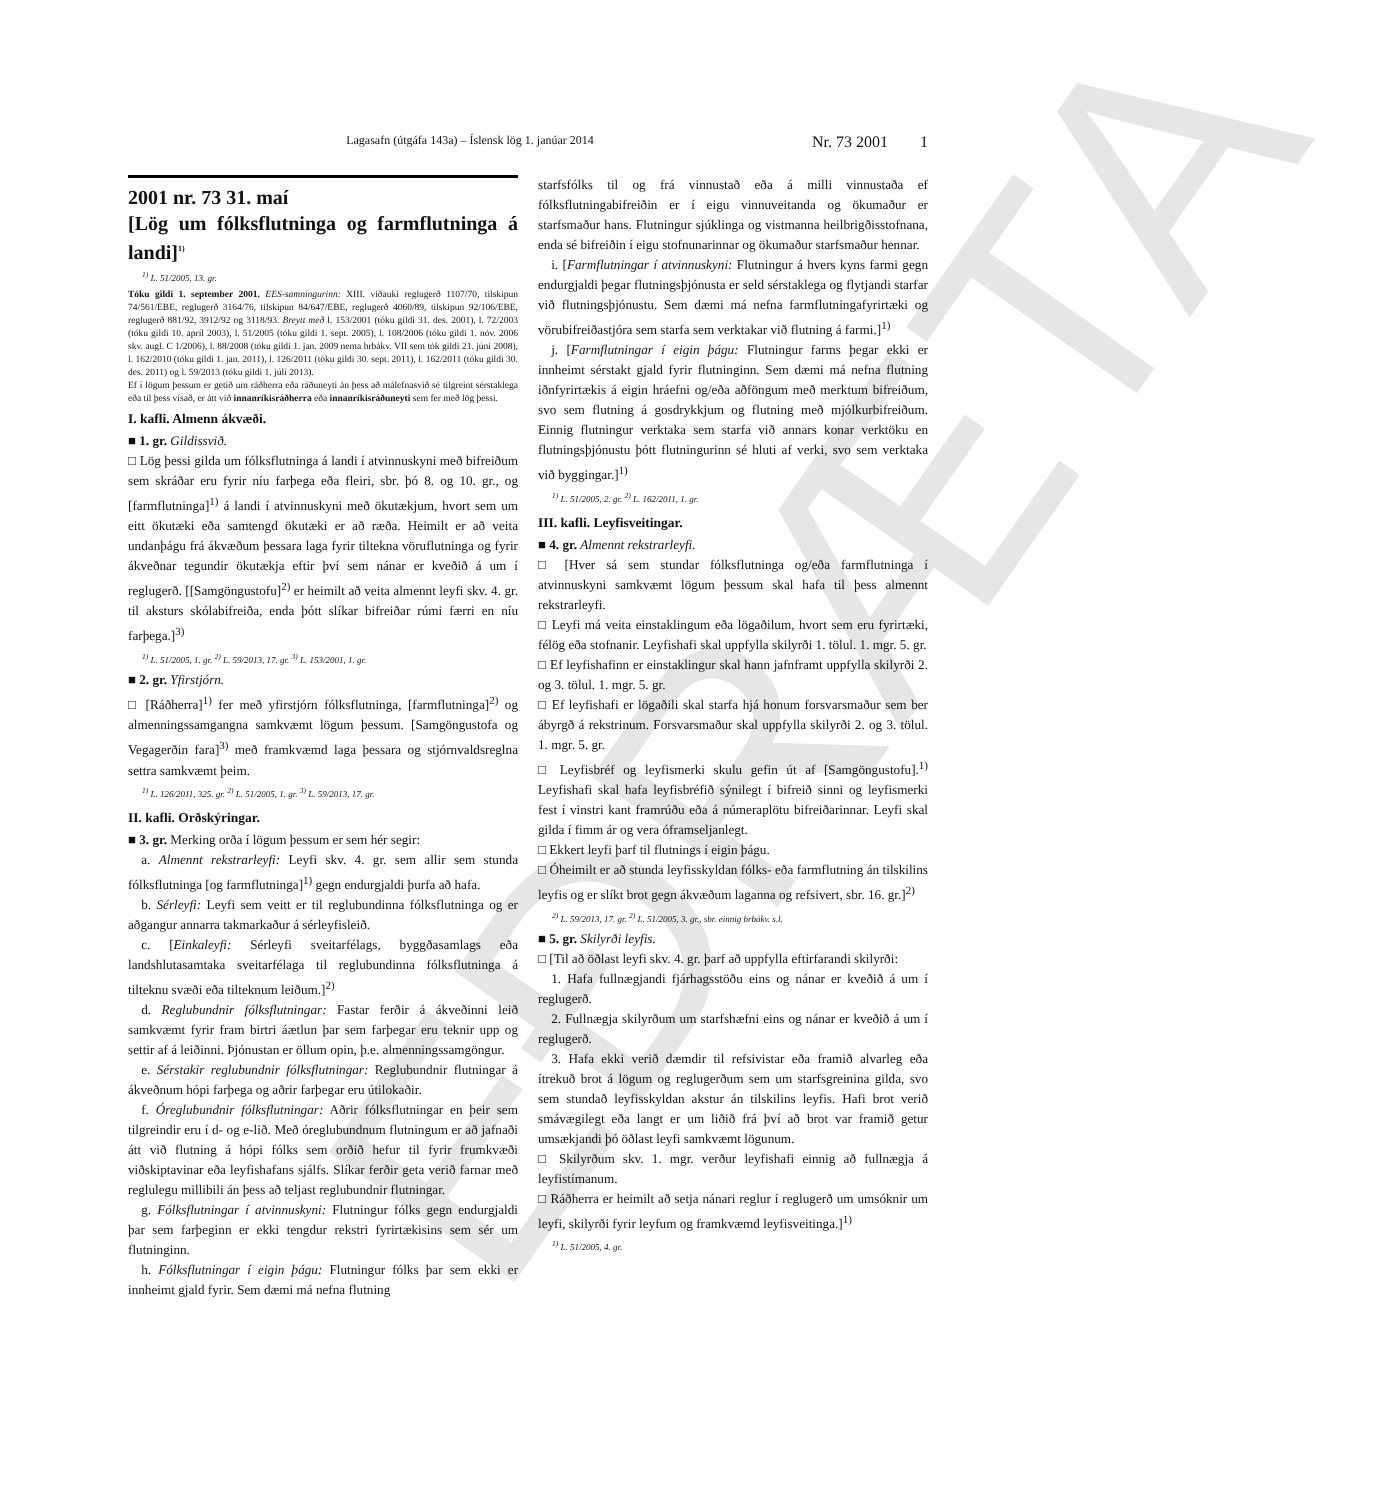EÐRÆTA
Lagasafn (útgáfa 143a) – Íslensk lög 1. janúar 2014 Nr. 73 2001 1
2001 nr. 73 31. maí
[Lög um fólksflutninga og farmflutninga á landi]<sup>1)</sup>
<sup>1)</sup> L. 51/2005, 13. gr.
Tóku gildi 1. september 2001. EES-samningurinn: XIII. viðauki reglugerð 1107/70, tilskipun 74/561/EBE, reglugerð 3164/76, tilskipun 84/647/EBE, reglugerð 4060/89, tilskipun 92/106/EBE, reglugerð 881/92, 3912/92 og 3118/93. Breytt með l. 153/2001 (tóku gildi 31. des. 2001), l. 72/2003 (tóku gildi 10. apríl 2003), l. 51/2005 (tóku gildi 1. sept. 2005), l. 108/2006 (tóku gildi 1. nóv. 2006 skv. augl. C 1/2006), l. 88/2008 (tóku gildi 1. jan. 2009 nema brbákv. VII sem tók gildi 21. júní 2008), l. 162/2010 (tóku gildi 1. jan. 2011), l. 126/2011 (tóku gildi 30. sept. 2011), l. 162/2011 (tóku gildi 30. des. 2011) og l. 59/2013 (tóku gildi 1. júlí 2013).
Ef í lögum þessum er getið um ráðherra eða ráðuneyti án þess að málefnasvið sé tilgreint sérstaklega eða til þess vísað, er átt við innanríkisráðherra eða innanríkisráðuneyti sem fer með lög þessi.
I. kafli. Almenn ákvæði.
■ 1. gr. Gildissvið.
□ Lög þessi gilda um fólksflutninga á landi í atvinnuskyni með bifreiðum sem skráðar eru fyrir níu farþega eða fleiri, sbr. þó 8. og 10. gr., og [farmflutninga]<sup>1)</sup> á landi í atvinnuskyni með ökutækjum, hvort sem um eitt ökutæki eða samtengd ökutæki er að ræða. Heimilt er að veita undanþágu frá ákvæðum þessara laga fyrir tiltekna vöruflutninga og fyrir ákveðnar tegundir ökutækja eftir því sem nánar er kveðið á um í reglugerð. [[Samgöngustofu]<sup>2)</sup> er heimilt að veita almennt leyfi skv. 4. gr. til aksturs skólabifreiða, enda þótt slíkar bifreiðar rúmi færri en níu farþega.]<sup>3)</sup>
<sup>1)</sup> L. 51/2005, 1. gr. <sup>2)</sup> L. 59/2013, 17. gr. <sup>3)</sup> L. 153/2001, 1. gr.
■ 2. gr. Yfirstjórn.
□ [Ráðherra]<sup>1)</sup> fer með yfirstjórn fólksflutninga, [farmflutninga]<sup>2)</sup> og almenningssamgangna samkvæmt lögum þessum. [Samgöngustofa og Vegagerðin fara]<sup>3)</sup> með framkvæmd laga þessara og stjórnvaldsreglna settra samkvæmt þeim.
<sup>1)</sup> L. 126/2011, 325. gr. <sup>2)</sup> L. 51/2005, 1. gr. <sup>3)</sup> L. 59/2013, 17. gr.
II. kafli. Orðskýringar.
■ 3. gr. Merking orða í lögum þessum er sem hér segir:
a. Almennt rekstrarleyfi: Leyfi skv. 4. gr. sem allir sem stunda fólksflutninga [og farmflutninga]<sup>1)</sup> gegn endurgjaldi þurfa að hafa.
b. Sérleyfi: Leyfi sem veitt er til reglubundinna fólksflutninga og er aðgangur annarra takmarkaður á sérleyfisleið.
c. [Einkaleyfi: Sérleyfi sveitarfélags, byggðasamlags eða landshlutasamtaka sveitarfélaga til reglubundinna fólksflutninga á tilteknu svæði eða tilteknum leiðum.]<sup>2)</sup>
d. Reglubundnir fólksflutningar: Fastar ferðir á ákveðinni leið samkvæmt fyrir fram birtri áætlun þar sem farþegar eru teknir upp og settir af á leiðinni. Þjónustan er öllum opin, þ.e. almenningssamgöngur.
e. Sérstakir reglubundnir fólksflutningar: Reglubundnir flutningar á ákveðnum hópi farþega og aðrir farþegar eru útilokaðir.
f. Óreglubundnir fólksflutningar: Aðrir fólksflutningar en þeir sem tilgreindir eru í d- og e-lið. Með óreglubundnum flutningum er að jafnaði átt við flutning á hópi fólks sem orðið hefur til fyrir frumkvæði viðskiptavinar eða leyfishafans sjálfs. Slíkar ferðir geta verið farnar með reglulegu millibili án þess að teljast reglubundnir flutningar.
g. Fólksflutningar í atvinnuskyni: Flutningur fólks gegn endurgjaldi þar sem farþeginn er ekki tengdur rekstri fyrirtækisins sem sér um flutninginn.
h. Fólksflutningar í eigin þágu: Flutningur fólks þar sem ekki er innheimt gjald fyrir. Sem dæmi má nefna flutning
starfsfólks til og frá vinnustað eða á milli vinnustaða ef fólksflutningabifreiðin er í eigu vinnuveitanda og ökumaður er starfsmaður hans. Flutningur sjúklinga og vistmanna heilbrigðisstofnana, enda sé bifreiðin í eigu stofnunarinnar og ökumaður starfsmaður hennar.
i. [Farmflutningar í atvinnuskyni: Flutningur á hvers kyns farmi gegn endurgjaldi þegar flutningsþjónusta er seld sérstaklega og flytjandi starfar við flutningsþjónustu. Sem dæmi má nefna farmflutningafyrirtæki og vörubifreiðastjóra sem starfa sem verktakar við flutning á farmi.]<sup>1)</sup>
j. [Farmflutningar í eigin þágu: Flutningur farms þegar ekki er innheimt sérstakt gjald fyrir flutninginn. Sem dæmi má nefna flutning iðnfyrirtækis á eigin hráefni og/eða aðföngum með merktum bifreiðum, svo sem flutning á gosdrykkjum og flutning með mjólkurbifreiðum. Einnig flutningur verktaka sem starfa við annars konar verktöku en flutningsþjónustu þótt flutningurinn sé hluti af verki, svo sem verktaka við byggingar.]<sup>1)</sup>
<sup>1)</sup> L. 51/2005, 2. gr. <sup>2)</sup> L. 162/2011, 1. gr.
III. kafli. Leyfisveitingar.
■ 4. gr. Almennt rekstrarleyfi.
□ [Hver sá sem stundar fólksflutninga og/eða farmflutninga í atvinnuskyni samkvæmt lögum þessum skal hafa til þess almennt rekstrarleyfi.
□ Leyfi má veita einstaklingum eða lögaðilum, hvort sem eru fyrirtæki, félög eða stofnanir. Leyfishafi skal uppfylla skilyrði 1. tölul. 1. mgr. 5. gr.
□ Ef leyfishafinn er einstaklingur skal hann jafnframt uppfylla skilyrði 2. og 3. tölul. 1. mgr. 5. gr.
□ Ef leyfishafi er lögaðili skal starfa hjá honum forsvarsmaður sem ber ábyrgð á rekstrinum. Forsvarsmaður skal uppfylla skilyrði 2. og 3. tölul. 1. mgr. 5. gr.
□ Leyfisbréf og leyfismerki skulu gefin út af [Samgöngustofu].<sup>1)</sup> Leyfishafi skal hafa leyfisbréfið sýnilegt í bifreið sinni og leyfismerki fest í vinstri kant framrúðu eða á númeraplötu bifreiðarinnar. Leyfi skal gilda í fimm ár og vera óframseljanlegt.
□ Ekkert leyfi þarf til flutnings í eigin þágu.
□ Óheimilt er að stunda leyfisskyldan fólks- eða farmflutning án tilskilins leyfis og er slíkt brot gegn ákvæðum laganna og refsivert, sbr. 16. gr.]<sup>2)</sup>
<sup>2)</sup> L. 59/2013, 17. gr. <sup>2)</sup> L. 51/2005, 3. gr., sbr. einnig brbákv. s.l.
■ 5. gr. Skilyrði leyfis.
□ [Til að öðlast leyfi skv. 4. gr. þarf að uppfylla eftirfarandi skilyrði:
1. Hafa fullnægjandi fjárhagsstöðu eins og nánar er kveðið á um í reglugerð.
2. Fullnægja skilyrðum um starfshæfni eins og nánar er kveðið á um í reglugerð.
3. Hafa ekki verið dæmdir til refsivistar eða framið alvarleg eða ítrekuð brot á lögum og reglugerðum sem um starfsgreinina gilda, svo sem stundað leyfisskyldan akstur án tilskilins leyfis. Hafi brot verið smávægilegt eða langt er um liðið frá því að brot var framið getur umsækjandi þó öðlast leyfi samkvæmt lögunum.
□ Skilyrðum skv. 1. mgr. verður leyfishafi einnig að fullnægja á leyfistímanum.
□ Ráðherra er heimilt að setja nánari reglur í reglugerð um umsóknir um leyfi, skilyrði fyrir leyfum og framkvæmd leyfisveitinga.]<sup>1)</sup>
<sup>1)</sup> L. 51/2005, 4. gr.